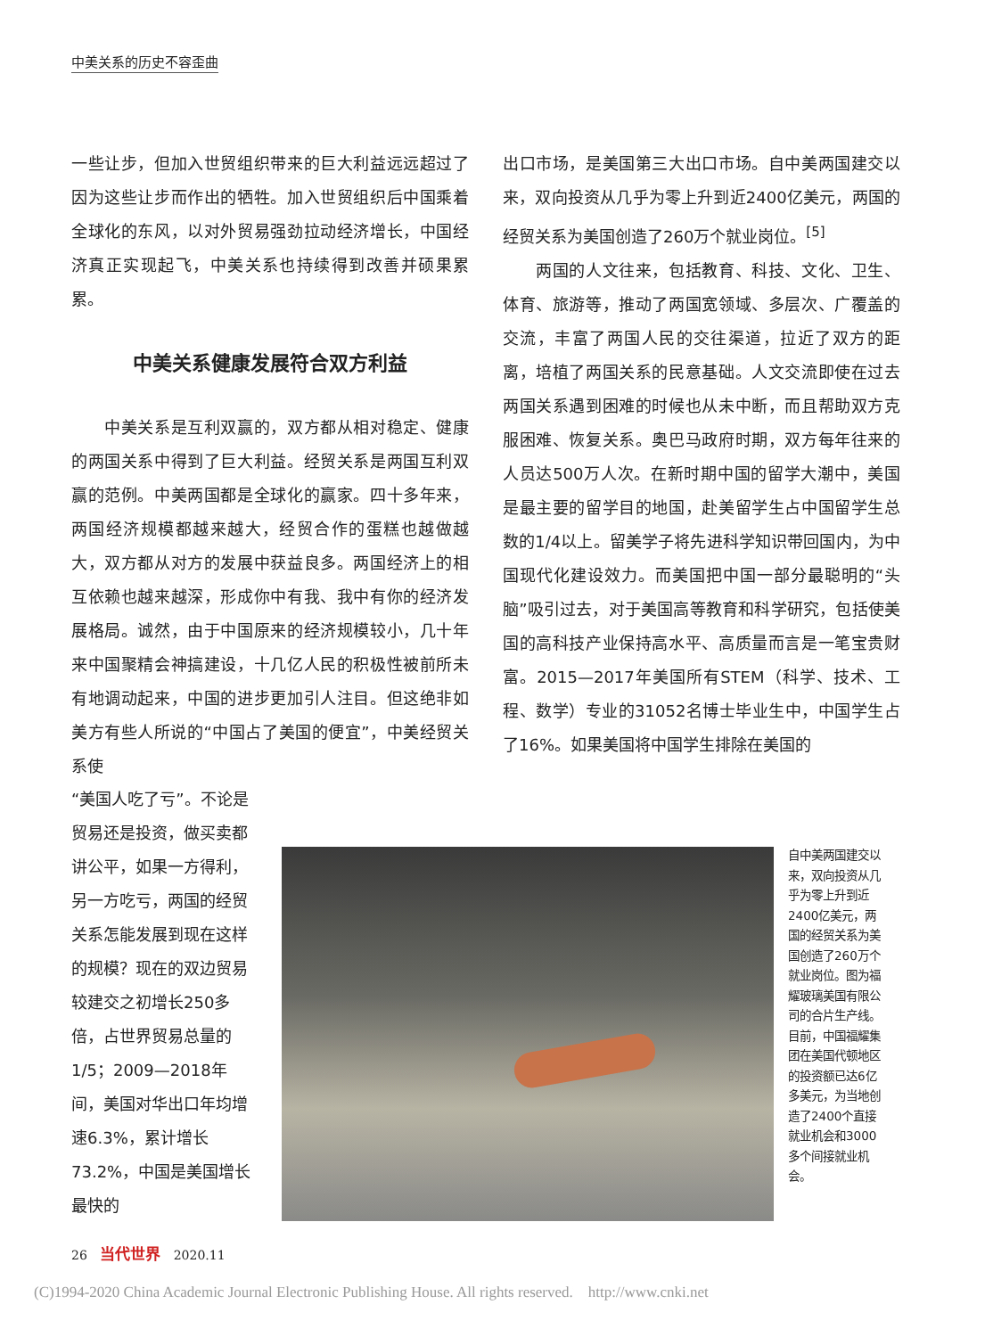中美关系的历史不容歪曲
一些让步，但加入世贸组织带来的巨大利益远远超过了因为这些让步而作出的牺牲。加入世贸组织后中国乘着全球化的东风，以对外贸易强劲拉动经济增长，中国经济真正实现起飞，中美关系也持续得到改善并硕果累累。
中美关系健康发展符合双方利益
　　中美关系是互利双赢的，双方都从相对稳定、健康的两国关系中得到了巨大利益。经贸关系是两国互利双赢的范例。中美两国都是全球化的赢家。四十多年来，两国经济规模都越来越大，经贸合作的蛋糕也越做越大，双方都从对方的发展中获益良多。两国经济上的相互依赖也越来越深，形成你中有我、我中有你的经济发展格局。诚然，由于中国原来的经济规模较小，几十年来中国聚精会神搞建设，十几亿人民的积极性被前所未有地调动起来，中国的进步更加引人注目。但这绝非如美方有些人所说的“中国占了美国的便宜”，中美经贸关系使
出口市场，是美国第三大出口市场。自中美两国建交以来，双向投资从几乎为零上升到近2400亿美元，两国的经贸关系为美国创造了260万个就业岗位。<sup>[5]</sup>
　　两国的人文往来，包括教育、科技、文化、卫生、体育、旅游等，推动了两国宽领域、多层次、广覆盖的交流，丰富了两国人民的交往渠道，拉近了双方的距离，培植了两国关系的民意基础。人文交流即使在过去两国关系遇到困难的时候也从未中断，而且帮助双方克服困难、恢复关系。奥巴马政府时期，双方每年往来的人员达500万人次。在新时期中国的留学大潮中，美国是最主要的留学目的地国，赴美留学生占中国留学生总数的1/4以上。留美学子将先进科学知识带回国内，为中国现代化建设效力。而美国把中国一部分最聪明的“头脑”吸引过去，对于美国高等教育和科学研究，包括使美国的高科技产业保持高水平、高质量而言是一笔宝贵财富。2015—2017年美国所有STEM（科学、技术、工程、数学）专业的31052名博士毕业生中，中国学生占了16%。如果美国将中国学生排除在美国的
“美国人吃了亏”。不论是贸易还是投资，做买卖都讲公平，如果一方得利，另一方吃亏，两国的经贸关系怎能发展到现在这样的规模？现在的双边贸易较建交之初增长250多倍，占世界贸易总量的1/5；2009—2018年间，美国对华出口年均增速6.3%，累计增长73.2%，中国是美国增长最快的
自中美两国建交以来，双向投资从几乎为零上升到近2400亿美元，两国的经贸关系为美国创造了260万个就业岗位。图为福耀玻璃美国有限公司的合片生产线。目前，中国福耀集团在美国代顿地区的投资额已达6亿多美元，为当地创造了2400个直接就业机会和3000多个间接就业机会。
26 当代世界 2020.11
(C)1994-2020 China Academic Journal Electronic Publishing House. All rights reserved. http://www.cnki.net